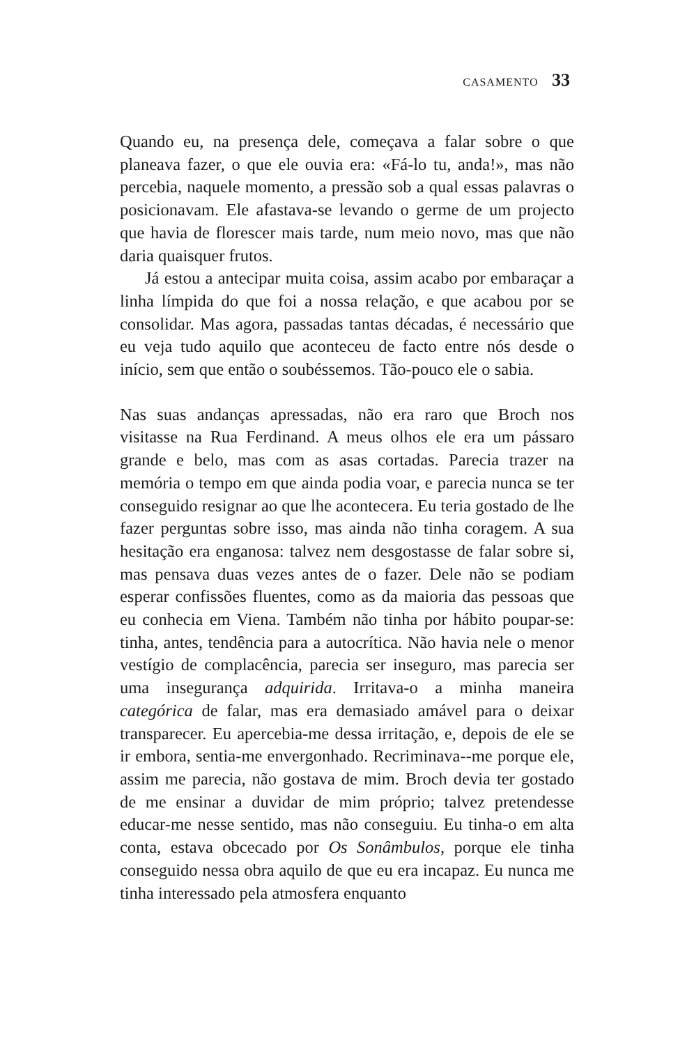CASAMENTO 33
Quando eu, na presença dele, começava a falar sobre o que planeava fazer, o que ele ouvia era: «Fá-lo tu, anda!», mas não percebia, naquele momento, a pressão sob a qual essas palavras o posicionavam. Ele afastava-se levando o germe de um projecto que havia de florescer mais tarde, num meio novo, mas que não daria quaisquer frutos.
Já estou a antecipar muita coisa, assim acabo por embaraçar a linha límpida do que foi a nossa relação, e que acabou por se consolidar. Mas agora, passadas tantas décadas, é necessário que eu veja tudo aquilo que aconteceu de facto entre nós desde o início, sem que então o soubéssemos. Tão-pouco ele o sabia.
Nas suas andanças apressadas, não era raro que Broch nos visitasse na Rua Ferdinand. A meus olhos ele era um pássaro grande e belo, mas com as asas cortadas. Parecia trazer na memória o tempo em que ainda podia voar, e parecia nunca se ter conseguido resignar ao que lhe acontecera. Eu teria gostado de lhe fazer perguntas sobre isso, mas ainda não tinha coragem. A sua hesitação era enganosa: talvez nem desgostasse de falar sobre si, mas pensava duas vezes antes de o fazer. Dele não se podiam esperar confissões fluentes, como as da maioria das pessoas que eu conhecia em Viena. Também não tinha por hábito poupar-se: tinha, antes, tendência para a autocrítica. Não havia nele o menor vestígio de complacência, parecia ser inseguro, mas parecia ser uma insegurança adquirida. Irritava-o a minha maneira categórica de falar, mas era demasiado amável para o deixar transparecer. Eu apercebia-me dessa irritação, e, depois de ele se ir embora, sentia-me envergonhado. Recriminava--me porque ele, assim me parecia, não gostava de mim. Broch devia ter gostado de me ensinar a duvidar de mim próprio; talvez pretendesse educar-me nesse sentido, mas não conseguiu. Eu tinha-o em alta conta, estava obcecado por Os Sonâmbulos, porque ele tinha conseguido nessa obra aquilo de que eu era incapaz. Eu nunca me tinha interessado pela atmosfera enquanto